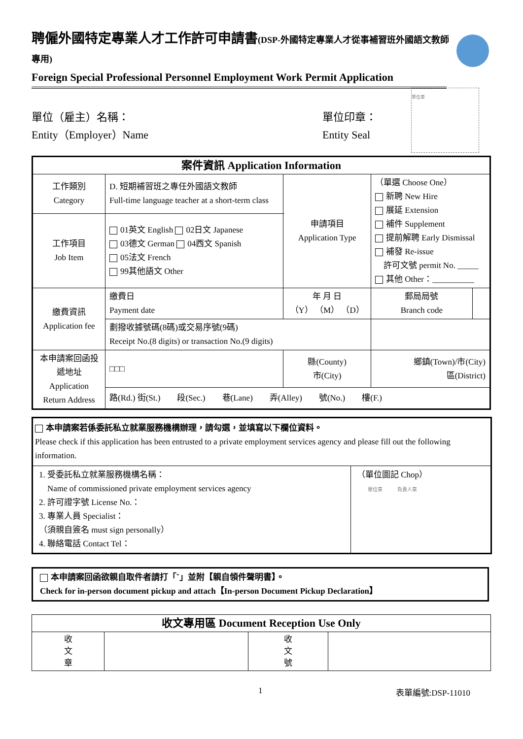聘僱外國特定專業人才工作許可申請書(DSP-外國特定專業人才從事補習班外國語文教師專用)
Foreign Special Professional Personnel Employment Work Permit Application
單位（雇主）名稱：
Entity（Employer）Name
單位印章：
Entity Seal
單位章
| 案件資訊 Application Information | | | | | |
| --- | --- | --- | --- | --- | --- |
| 工作類別 Category | D. 短期補習班之專任外國語文教師 Full-time language teacher at a short-term class | | 申請項目 Application Type | （單選 Choose One） 新聘 New Hire 展延 Extension 補件 Supplement 提前解聘 Early Dismissal 補發 Re-issue 許可文號 permit No. _____ 其他 Other：__________ | |
| 工作項目 Job Item | 01英文 English 02日文 Japanese 03德文 German 04西文 Spanish 05法文 French 99其他語文 Other | | | | |
| 繳費資訊 Application fee | 繳費日 Payment date | 年 月 日 （Y） （M） （D） | | 郵局局號 Branch code | |
| | 劃撥收據號碼(8碼)或交易序號(9碼) Receipt No.(8 digits) or transaction No.(9 digits) | | | | |
| 本申請案回函投遞地址 Application Return Address | □□□ | 縣(County) 市(City) | | 鄉鎮(Town)/市(City) 區(District) | |
| | 路(Rd.) 街(St.) 段(Sec.) 巷(Lane) 弄(Alley) 號(No.) 樓(F.) | | | | |
本申請案若係委託私立就業服務機構辦理，請勾選，並填寫以下欄位資料。
Please check if this application has been entrusted to a private employment services agency and please fill out the following information.
1. 受委託私立就業服務機構名稱：
　Name of commissioned private employment services agency
2. 許可證字號 License No.：
3. 專業人員 Specialist：
（須親自簽名 must sign personally）
4. 聯絡電話 Contact Tel：
（單位圖記 Chop）
單位章　　　負責人章
本申請案回函欲親自取件者請打「ˇ」並附【親自領件聲明書】。
Check for in-person document pickup and attach【In-person Document Pickup Declaration】
| 收文專用區 Document Reception Use Only | | | |
| --- | --- | --- | --- |
| 收 文 章 | | 收 文 號 | |
1 表單編號:DSP-11010